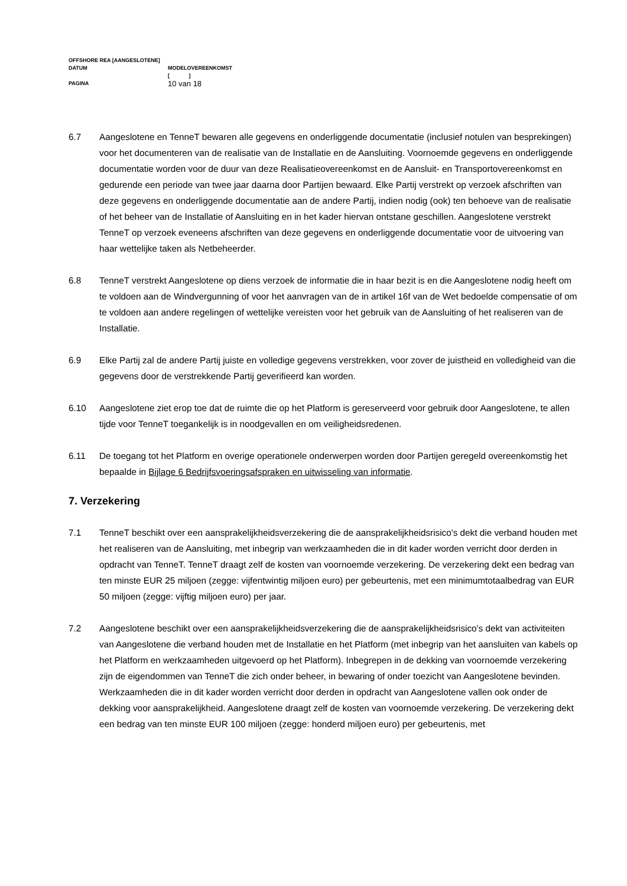OFFSHORE REA [AANGESLOTENE]
DATUM MODELOVEREENKOMST
[ ]
PAGINA 10 van 18
6.7 Aangeslotene en TenneT bewaren alle gegevens en onderliggende documentatie (inclusief notulen van besprekingen) voor het documenteren van de realisatie van de Installatie en de Aansluiting. Voornoemde gegevens en onderliggende documentatie worden voor de duur van deze Realisatieovereenkomst en de Aansluit- en Transportovereenkomst en gedurende een periode van twee jaar daarna door Partijen bewaard. Elke Partij verstrekt op verzoek afschriften van deze gegevens en onderliggende documentatie aan de andere Partij, indien nodig (ook) ten behoeve van de realisatie of het beheer van de Installatie of Aansluiting en in het kader hiervan ontstane geschillen. Aangeslotene verstrekt TenneT op verzoek eveneens afschriften van deze gegevens en onderliggende documentatie voor de uitvoering van haar wettelijke taken als Netbeheerder.
6.8 TenneT verstrekt Aangeslotene op diens verzoek de informatie die in haar bezit is en die Aangeslotene nodig heeft om te voldoen aan de Windvergunning of voor het aanvragen van de in artikel 16f van de Wet bedoelde compensatie of om te voldoen aan andere regelingen of wettelijke vereisten voor het gebruik van de Aansluiting of het realiseren van de Installatie.
6.9 Elke Partij zal de andere Partij juiste en volledige gegevens verstrekken, voor zover de juistheid en volledigheid van die gegevens door de verstrekkende Partij geverifieerd kan worden.
6.10 Aangeslotene ziet erop toe dat de ruimte die op het Platform is gereserveerd voor gebruik door Aangeslotene, te allen tijde voor TenneT toegankelijk is in noodgevallen en om veiligheidsredenen.
6.11 De toegang tot het Platform en overige operationele onderwerpen worden door Partijen geregeld overeenkomstig het bepaalde in Bijlage 6 Bedrijfsvoeringsafspraken en uitwisseling van informatie.
7. Verzekering
7.1 TenneT beschikt over een aansprakelijkheidsverzekering die de aansprakelijkheidsrisico's dekt die verband houden met het realiseren van de Aansluiting, met inbegrip van werkzaamheden die in dit kader worden verricht door derden in opdracht van TenneT. TenneT draagt zelf de kosten van voornoemde verzekering. De verzekering dekt een bedrag van ten minste EUR 25 miljoen (zegge: vijfentwintig miljoen euro) per gebeurtenis, met een minimumtotaalbedrag van EUR 50 miljoen (zegge: vijftig miljoen euro) per jaar.
7.2 Aangeslotene beschikt over een aansprakelijkheidsverzekering die de aansprakelijkheidsrisico's dekt van activiteiten van Aangeslotene die verband houden met de Installatie en het Platform (met inbegrip van het aansluiten van kabels op het Platform en werkzaamheden uitgevoerd op het Platform). Inbegrepen in de dekking van voornoemde verzekering zijn de eigendommen van TenneT die zich onder beheer, in bewaring of onder toezicht van Aangeslotene bevinden. Werkzaamheden die in dit kader worden verricht door derden in opdracht van Aangeslotene vallen ook onder de dekking voor aansprakelijkheid. Aangeslotene draagt zelf de kosten van voornoemde verzekering. De verzekering dekt een bedrag van ten minste EUR 100 miljoen (zegge: honderd miljoen euro) per gebeurtenis, met